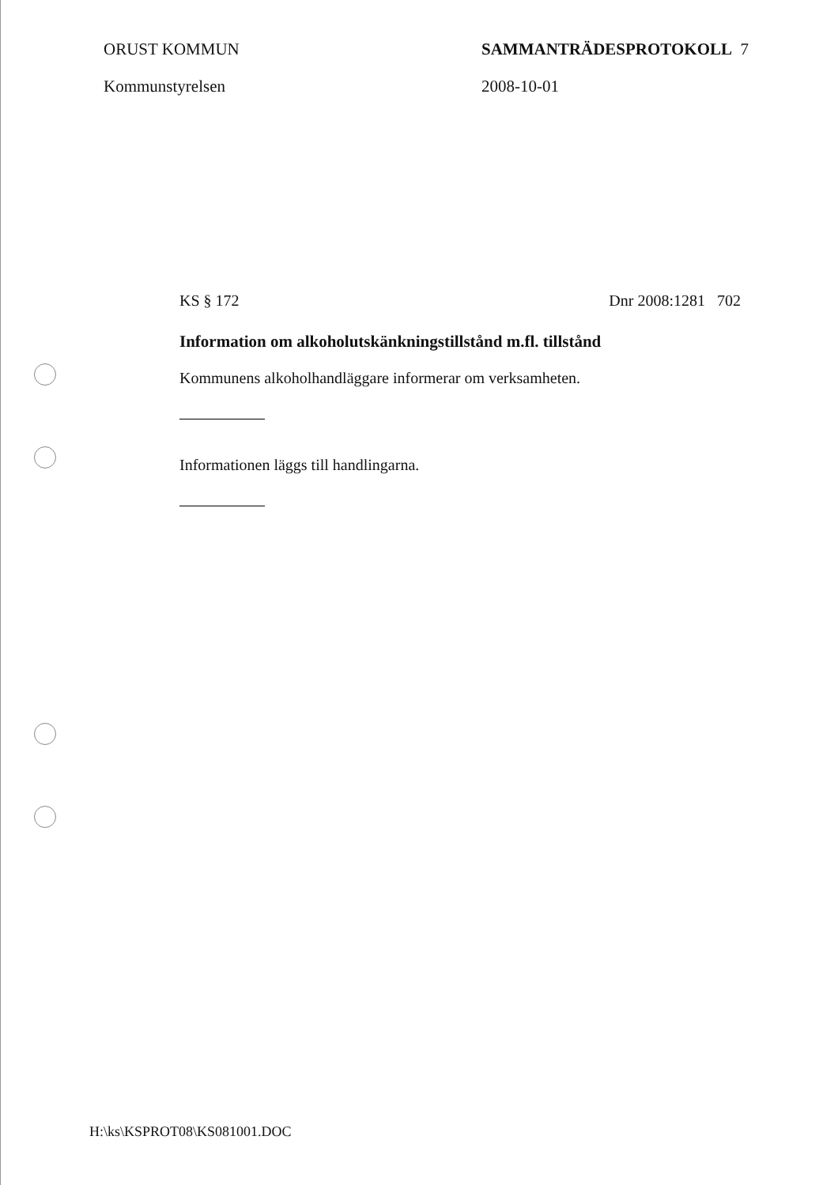ORUST KOMMUN
Kommunstyrelsen
SAMMANTRÄDESPROTOKOLL 7
2008-10-01
KS § 172 Dnr 2008:1281 702
Information om alkoholutskänkningstillstånd m.fl. tillstånd
Kommunens alkoholhandläggare informerar om verksamheten.
Informationen läggs till handlingarna.
H:\ks\KSPROT08\KS081001.DOC